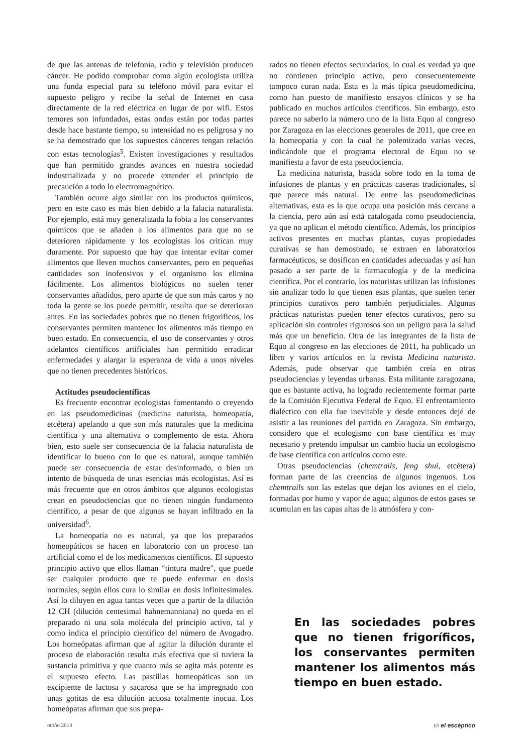de que las antenas de telefonía, radio y televisión producen cáncer. He podido comprobar como algún ecologista utiliza una funda especial para su teléfono móvil para evitar el supuesto peligro y recibe la señal de Internet en casa directamente de la red eléctrica en lugar de por wifi. Estos temores son infundados, estas ondas están por todas partes desde hace bastante tiempo, su intensidad no es peligrosa y no se ha demostrado que los supuestos cánceres tengan relación con estas tecnologías<sup>5</sup>. Existen investigaciones y resultados que han permitido grandes avances en nuestra sociedad industrializada y no procede extender el principio de precaución a todo lo electromagnético.
También ocurre algo similar con los productos químicos, pero en este caso es más bien debido a la falacia naturalista. Por ejemplo, está muy generalizada la fobia a los conservantes químicos que se añaden a los alimentos para que no se deterioren rápidamente y los ecologistas los critican muy duramente. Por supuesto que hay que intentar evitar comer alimentos que lleven muchos conservantes, pero en pequeñas cantidades son inofensivos y el organismo los elimina fácilmente. Los alimentos biológicos no suelen tener conservantes añadidos, pero aparte de que son más caros y no toda la gente se los puede permitir, resulta que se deterioran antes. En las sociedades pobres que no tienen frigoríficos, los conservantes permiten mantener los alimentos más tiempo en buen estado. En consecuencia, el uso de conservantes y otros adelantos científicos artificiales han permitido erradicar enfermedades y alargar la esperanza de vida a unos niveles que no tienen precedentes históricos.
Actitudes pseudocientíficas
Es frecuente encontrar ecologistas fomentando o creyendo en las pseudomedicinas (medicina naturista, homeopatía, etcétera) apelando a que son más naturales que la medicina científica y una alternativa o complemento de esta. Ahora bien, esto suele ser consecuencia de la falacia naturalista de identificar lo bueno con lo que es natural, aunque también puede ser consecuencia de estar desinformado, o bien un intento de búsqueda de unas esencias más ecologistas. Así es más frecuente que en otros ámbitos que algunos ecologistas crean en pseudociencias que no tienen ningún fundamento científico, a pesar de que algunas se hayan infiltrado en la universidad<sup>6</sup>.
La homeopatía no es natural, ya que los preparados homeopáticos se hacen en laboratorio con un proceso tan artificial como el de los medicamentos científicos. El supuesto principio activo que ellos llaman “tintura madre”, que puede ser cualquier producto que te puede enfermar en dosis normales, según ellos cura lo similar en dosis infinitesimales. Así lo diluyen en agua tantas veces que a partir de la dilución 12 CH (dilución centesimal hahnemanniana) no queda en el preparado ni una sola molécula del principio activo, tal y como indica el principio científico del número de Avogadro. Los homeópatas afirman que al agitar la dilución durante el proceso de elaboración resulta más efectiva que si tuviera la sustancia primitiva y que cuanto más se agita más potente es el supuesto efecto. Las pastillas homeopáticas son un excipiente de lactosa y sacarosa que se ha impregnado con unas gotitas de esa dilución acuosa totalmente inocua. Los homeópatas afirman que sus prepa-
rados no tienen efectos secundarios, lo cual es verdad ya que no contienen principio activo, pero consecuentemente tampoco curan nada. Esta es la más típica pseudomedicina, como han puesto de manifiesto ensayos clínicos y se ha publicado en muchos artículos científicos. Sin embargo, esto parece no saberlo la número uno de la lista Equo al congreso por Zaragoza en las elecciones generales de 2011, que cree en la homeopatía y con la cual he polemizado varias veces, indicándole que el programa electoral de Equo no se manifiesta a favor de esta pseudociencia.
La medicina naturista, basada sobre todo en la toma de infusiones de plantas y en prácticas caseras tradicionales, sí que parece más natural. De entre las pseudomedicinas alternativas, esta es la que ocupa una posición más cercana a la ciencia, pero aún así está catalogada como pseudociencia, ya que no aplican el método científico. Además, los principios activos presentes en muchas plantas, cuyas propiedades curativas se han demostrado, se extraen en laboratorios farmacéuticos, se dosifican en cantidades adecuadas y así han pasado a ser parte de la farmacología y de la medicina científica. Por el contrario, los naturistas utilizan las infusiones sin analizar todo lo que tienen esas plantas, que suelen tener principios curativos pero también perjudiciales. Algunas prácticas naturistas pueden tener efectos curativos, pero su aplicación sin controles rigurosos son un peligro para la salud más que un beneficio. Otra de las integrantes de la lista de Equo al congreso en las elecciones de 2011, ha publicado un libro y varios artículos en la revista Medicina naturista. Además, pude observar que también creía en otras pseudociencias y leyendas urbanas. Esta militante zaragozana, que es bastante activa, ha logrado recientemente formar parte de la Comisión Ejecutiva Federal de Equo. El enfrentamiento dialéctico con ella fue inevitable y desde entonces dejé de asistir a las reuniones del partido en Zaragoza. Sin embargo, considero que el ecologismo con base científica es muy necesario y pretendo impulsar un cambio hacia un ecologismo de base científica con artículos como este.
Otras pseudociencias (chemtrails, feng shui, etcétera) forman parte de las creencias de algunos ingenuos. Los chemtrails son las estelas que dejan los aviones en el cielo, formadas por humo y vapor de agua; algunos de estos gases se acumulan en las capas altas de la atmósfera y con-
En las sociedades pobres que no tienen frigoríficos, los conservantes permiten mantener los alimentos más tiempo en buen estado.
otoño 2014 65 el escéptico